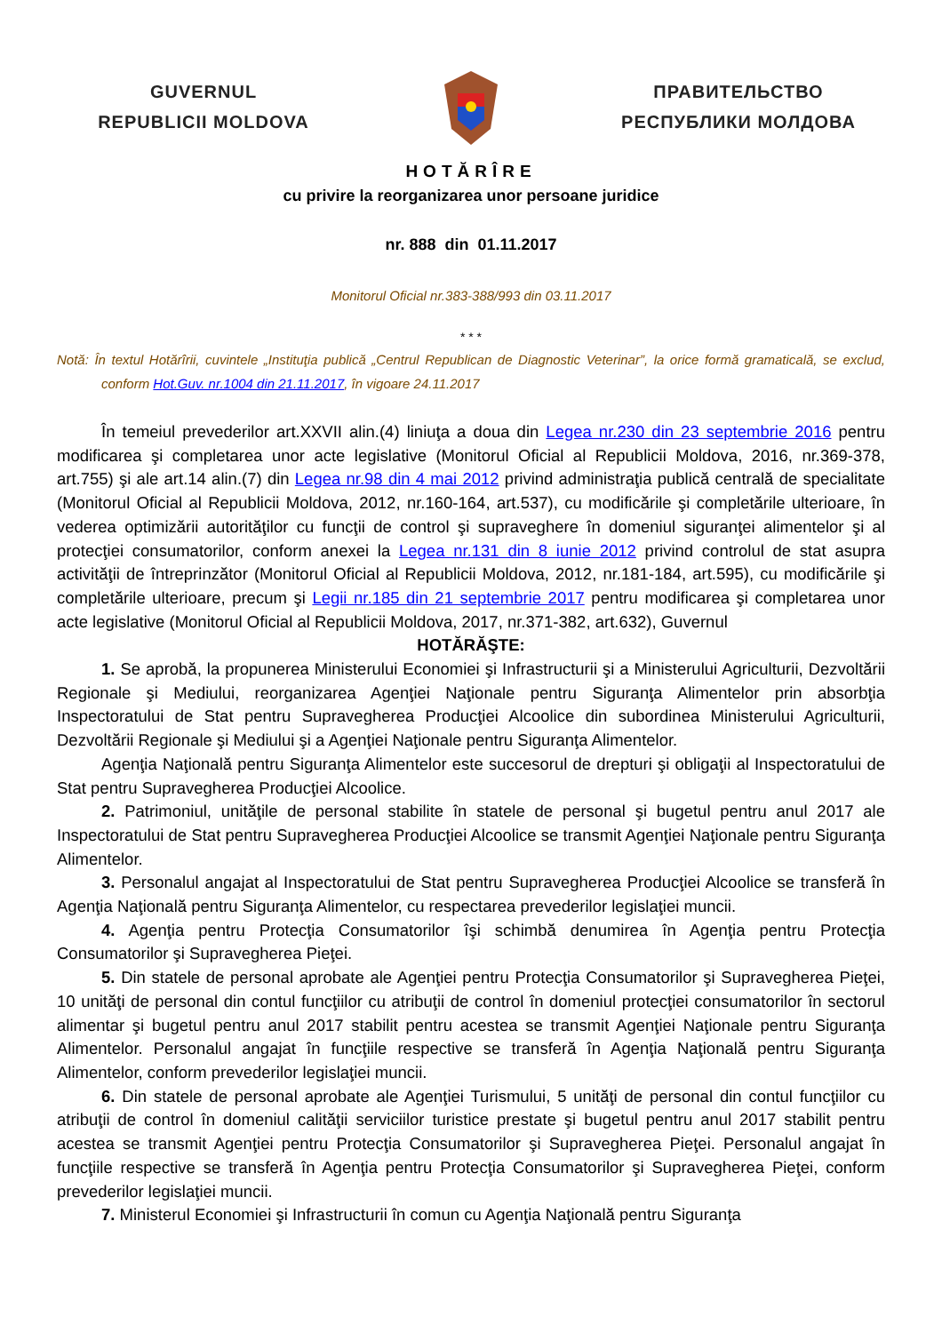GUVERNUL
REPUBLICII MOLDOVA
ПРАВИТЕЛЬСТВО
РЕСПУБЛИКИ МОЛДОВА
HOTĂRÎRE
cu privire la reorganizarea unor persoane juridice
nr. 888 din 01.11.2017
Monitorul Oficial nr.383-388/993 din 03.11.2017
* * *
Notă: În textul Hotărîrii, cuvintele „Instituţia publică „Centrul Republican de Diagnostic Veterinar”, la orice formă gramaticală, se exclud, conform Hot.Guv. nr.1004 din 21.11.2017, în vigoare 24.11.2017
În temeiul prevederilor art.XXVII alin.(4) liniuţa a doua din Legea nr.230 din 23 septembrie 2016 pentru modificarea şi completarea unor acte legislative (Monitorul Oficial al Republicii Moldova, 2016, nr.369-378, art.755) şi ale art.14 alin.(7) din Legea nr.98 din 4 mai 2012 privind administraţia publică centrală de specialitate (Monitorul Oficial al Republicii Moldova, 2012, nr.160-164, art.537), cu modificările şi completările ulterioare, în vederea optimizării autorităţilor cu funcţii de control şi supraveghere în domeniul siguranţei alimentelor şi al protecţiei consumatorilor, conform anexei la Legea nr.131 din 8 iunie 2012 privind controlul de stat asupra activităţii de întreprinzător (Monitorul Oficial al Republicii Moldova, 2012, nr.181-184, art.595), cu modificările şi completările ulterioare, precum şi Legii nr.185 din 21 septembrie 2017 pentru modificarea şi completarea unor acte legislative (Monitorul Oficial al Republicii Moldova, 2017, nr.371-382, art.632), Guvernul
HOTĂRĂŞTE:
1. Se aprobă, la propunerea Ministerului Economiei şi Infrastructurii şi a Ministerului Agriculturii, Dezvoltării Regionale şi Mediului, reorganizarea Agenţiei Naţionale pentru Siguranţa Alimentelor prin absorbţia Inspectoratului de Stat pentru Supravegherea Producţiei Alcoolice din subordinea Ministerului Agriculturii, Dezvoltării Regionale şi Mediului şi a Agenţiei Naţionale pentru Siguranţa Alimentelor.
Agenţia Naţională pentru Siguranţa Alimentelor este succesorul de drepturi şi obligaţii al Inspectoratului de Stat pentru Supravegherea Producţiei Alcoolice.
2. Patrimoniul, unităţile de personal stabilite în statele de personal şi bugetul pentru anul 2017 ale Inspectoratului de Stat pentru Supravegherea Producţiei Alcoolice se transmit Agenţiei Naţionale pentru Siguranţa Alimentelor.
3. Personalul angajat al Inspectoratului de Stat pentru Supravegherea Producţiei Alcoolice se transferă în Agenţia Naţională pentru Siguranţa Alimentelor, cu respectarea prevederilor legislaţiei muncii.
4. Agenţia pentru Protecţia Consumatorilor îşi schimbă denumirea în Agenţia pentru Protecţia Consumatorilor şi Supravegherea Pieţei.
5. Din statele de personal aprobate ale Agenţiei pentru Protecţia Consumatorilor şi Supravegherea Pieţei, 10 unităţi de personal din contul funcţiilor cu atribuţii de control în domeniul protecţiei consumatorilor în sectorul alimentar şi bugetul pentru anul 2017 stabilit pentru acestea se transmit Agenţiei Naţionale pentru Siguranţa Alimentelor. Personalul angajat în funcţiile respective se transferă în Agenţia Naţională pentru Siguranţa Alimentelor, conform prevederilor legislaţiei muncii.
6. Din statele de personal aprobate ale Agenţiei Turismului, 5 unităţi de personal din contul funcţiilor cu atribuţii de control în domeniul calităţii serviciilor turistice prestate şi bugetul pentru anul 2017 stabilit pentru acestea se transmit Agenţiei pentru Protecţia Consumatorilor şi Supravegherea Pieţei. Personalul angajat în funcţiile respective se transferă în Agenţia pentru Protecţia Consumatorilor şi Supravegherea Pieţei, conform prevederilor legislaţiei muncii.
7. Ministerul Economiei şi Infrastructurii în comun cu Agenţia Naţională pentru Siguranţa